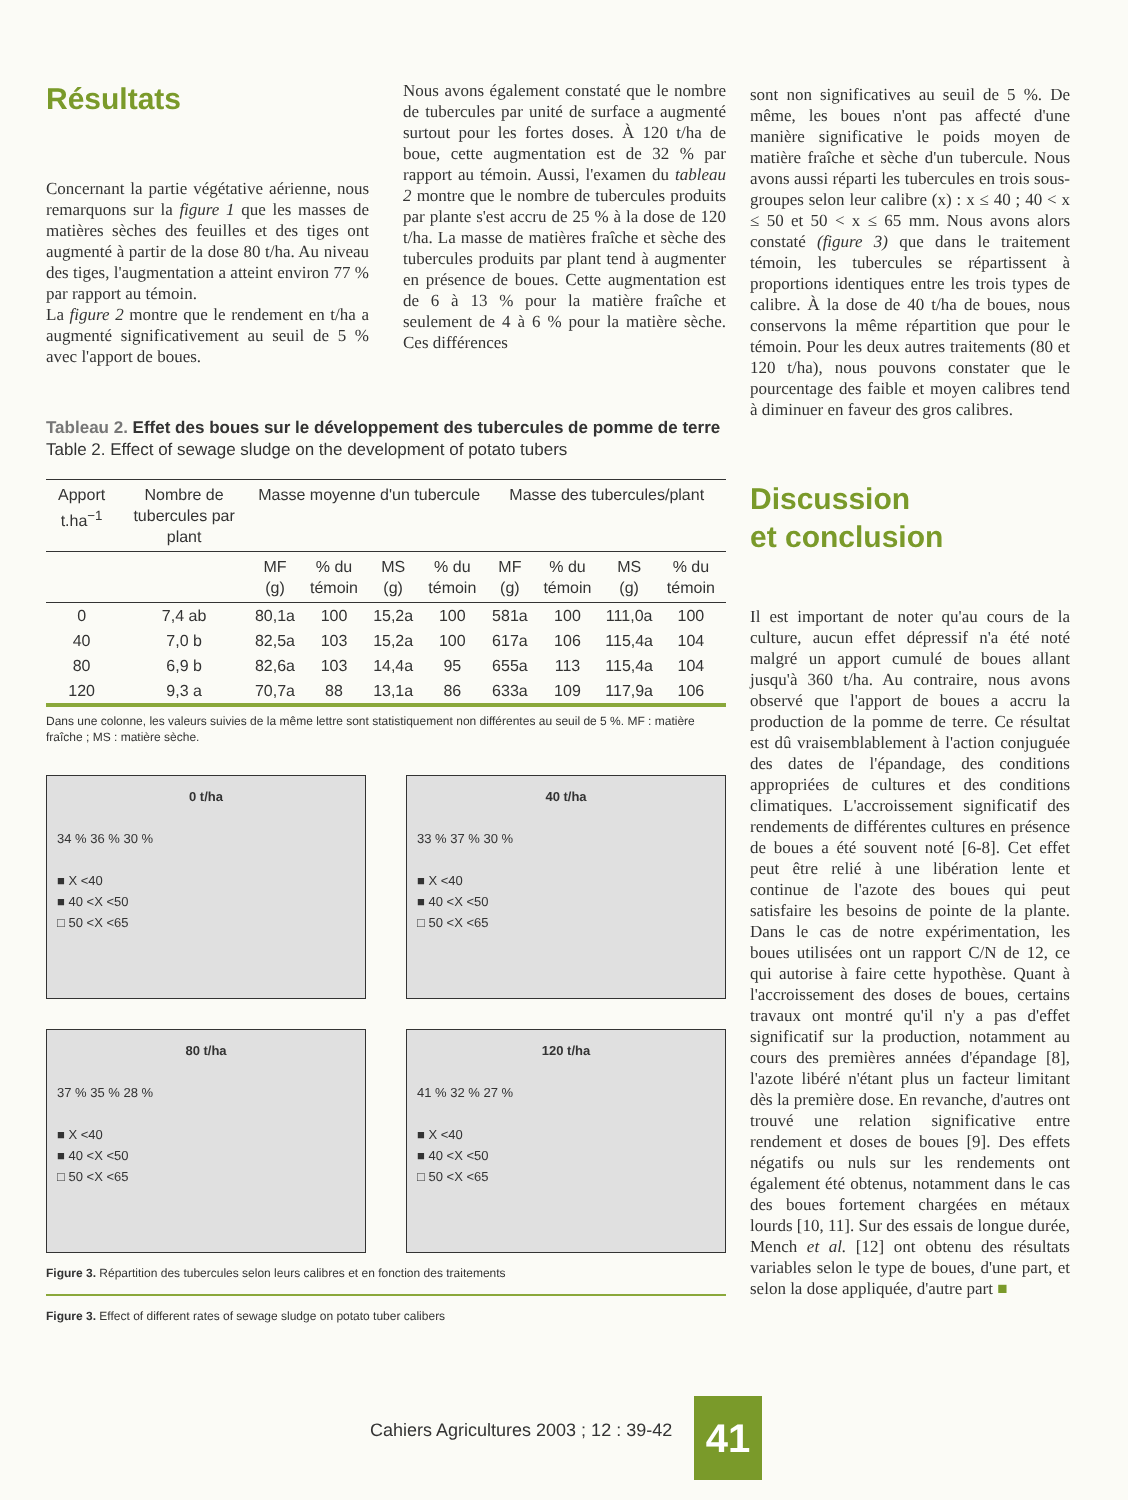Résultats
Concernant la partie végétative aérienne, nous remarquons sur la figure 1 que les masses de matières sèches des feuilles et des tiges ont augmenté à partir de la dose 80 t/ha. Au niveau des tiges, l'augmentation a atteint environ 77 % par rapport au témoin.
La figure 2 montre que le rendement en t/ha a augmenté significativement au seuil de 5 % avec l'apport de boues.
Nous avons également constaté que le nombre de tubercules par unité de surface a augmenté surtout pour les fortes doses. À 120 t/ha de boue, cette augmentation est de 32 % par rapport au témoin. Aussi, l'examen du tableau 2 montre que le nombre de tubercules produits par plante s'est accru de 25 % à la dose de 120 t/ha. La masse de matières fraîche et sèche des tubercules produits par plant tend à augmenter en présence de boues. Cette augmentation est de 6 à 13 % pour la matière fraîche et seulement de 4 à 6 % pour la matière sèche. Ces différences
Tableau 2. Effet des boues sur le développement des tubercules de pomme de terre
Table 2. Effect of sewage sludge on the development of potato tubers
| Apport t.ha<sup>−1</sup> | Nombre de tubercules par plant | Masse moyenne d'un tubercule | | | | Masse des tubercules/plant | | | |
| --- | --- | --- | --- | --- | --- | --- | --- | --- | --- |
| | | MF (g) | % du témoin | MS (g) | % du témoin | MF (g) | % du témoin | MS (g) | % du témoin |
| 0 | 7,4 ab | 80,1a | 100 | 15,2a | 100 | 581a | 100 | 111,0a | 100 |
| 40 | 7,0 b | 82,5a | 103 | 15,2a | 100 | 617a | 106 | 115,4a | 104 |
| 80 | 6,9 b | 82,6a | 103 | 14,4a | 95 | 655a | 113 | 115,4a | 104 |
| 120 | 9,3 a | 70,7a | 88 | 13,1a | 86 | 633a | 109 | 117,9a | 106 |
Dans une colonne, les valeurs suivies de la même lettre sont statistiquement non différentes au seuil de 5 %. MF : matière fraîche ; MS : matière sèche.
0 t/ha
34 % 36 % 30 %
■ X <40
■ 40 <X <50
□ 50 <X <65
40 t/ha
33 % 37 % 30 %
■ X <40
■ 40 <X <50
□ 50 <X <65
80 t/ha
37 % 35 % 28 %
■ X <40
■ 40 <X <50
□ 50 <X <65
120 t/ha
41 % 32 % 27 %
■ X <40
■ 40 <X <50
□ 50 <X <65
Figure 3. Répartition des tubercules selon leurs calibres et en fonction des traitements
Figure 3. Effect of different rates of sewage sludge on potato tuber calibers
sont non significatives au seuil de 5 %. De même, les boues n'ont pas affecté d'une manière significative le poids moyen de matière fraîche et sèche d'un tubercule. Nous avons aussi réparti les tubercules en trois sous-groupes selon leur calibre (x) : x ≤ 40 ; 40 < x ≤ 50 et 50 < x ≤ 65 mm. Nous avons alors constaté (figure 3) que dans le traitement témoin, les tubercules se répartissent à proportions identiques entre les trois types de calibre. À la dose de 40 t/ha de boues, nous conservons la même répartition que pour le témoin. Pour les deux autres traitements (80 et 120 t/ha), nous pouvons constater que le pourcentage des faible et moyen calibres tend à diminuer en faveur des gros calibres.
Discussion
et conclusion
Il est important de noter qu'au cours de la culture, aucun effet dépressif n'a été noté malgré un apport cumulé de boues allant jusqu'à 360 t/ha. Au contraire, nous avons observé que l'apport de boues a accru la production de la pomme de terre. Ce résultat est dû vraisemblablement à l'action conjuguée des dates de l'épandage, des conditions appropriées de cultures et des conditions climatiques. L'accroissement significatif des rendements de différentes cultures en présence de boues a été souvent noté [6-8]. Cet effet peut être relié à une libération lente et continue de l'azote des boues qui peut satisfaire les besoins de pointe de la plante. Dans le cas de notre expérimentation, les boues utilisées ont un rapport C/N de 12, ce qui autorise à faire cette hypothèse. Quant à l'accroissement des doses de boues, certains travaux ont montré qu'il n'y a pas d'effet significatif sur la production, notamment au cours des premières années d'épandage [8], l'azote libéré n'étant plus un facteur limitant dès la première dose. En revanche, d'autres ont trouvé une relation significative entre rendement et doses de boues [9]. Des effets négatifs ou nuls sur les rendements ont également été obtenus, notamment dans le cas des boues fortement chargées en métaux lourds [10, 11]. Sur des essais de longue durée, Mench et al. [12] ont obtenu des résultats variables selon le type de boues, d'une part, et selon la dose appliquée, d'autre part ■
Cahiers Agricultures 2003 ; 12 : 39-42
41